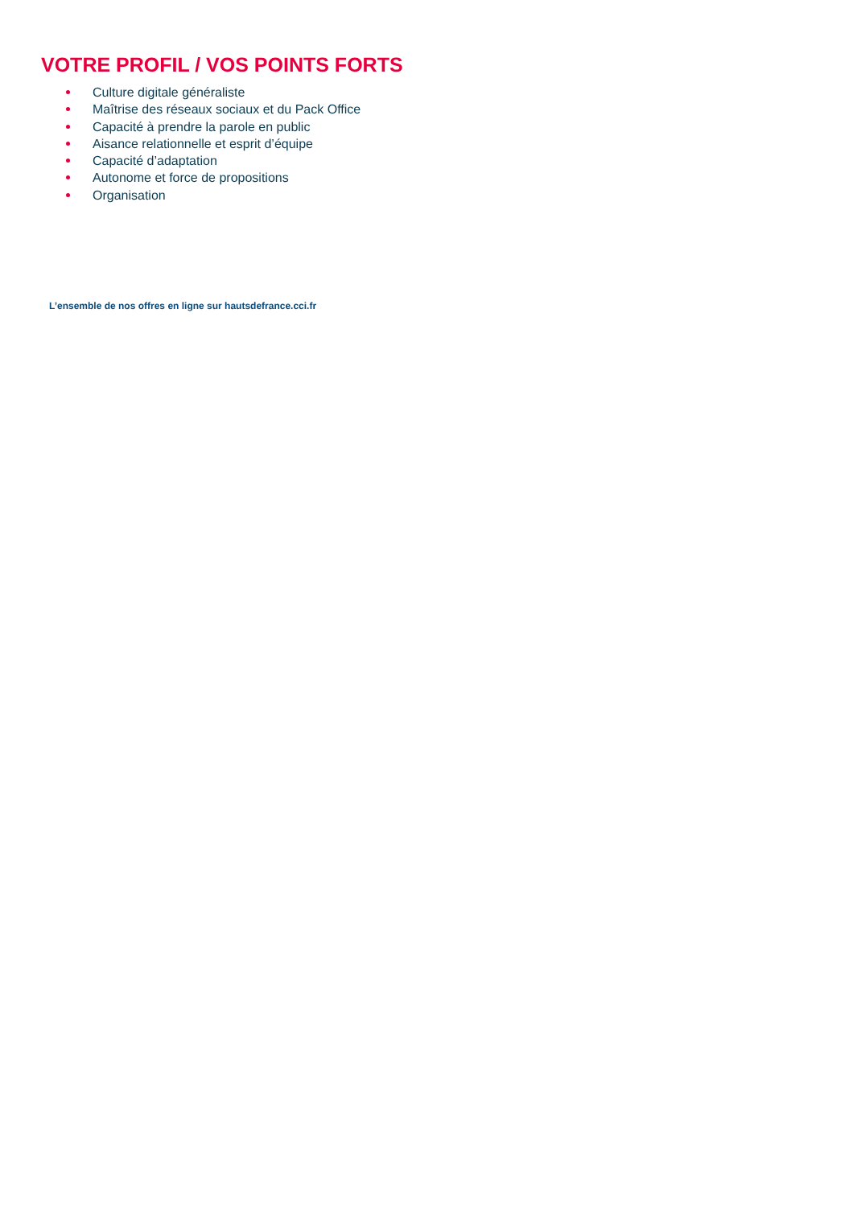VOTRE PROFIL / VOS POINTS FORTS
Culture digitale généraliste
Maîtrise des réseaux sociaux et du Pack Office
Capacité à prendre la parole en public
Aisance relationnelle et esprit d’équipe
Capacité d’adaptation
Autonome et force de propositions
Organisation
L’ensemble de nos offres en ligne sur hautsdefrance.cci.fr